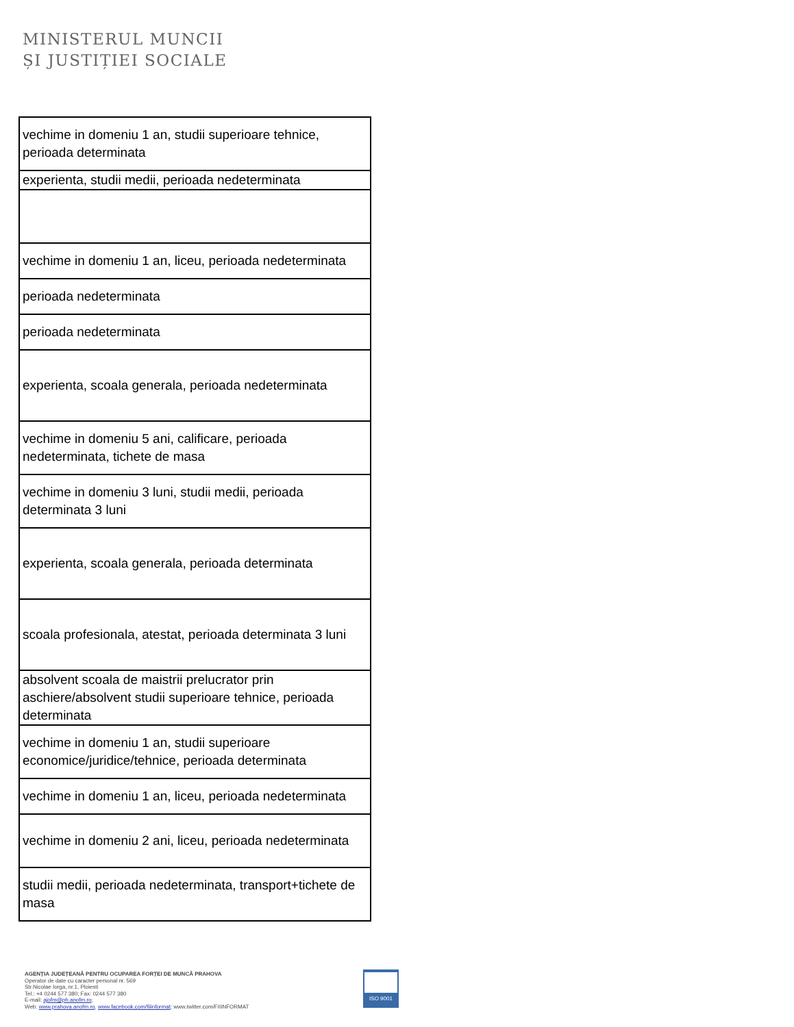MINISTERUL MUNCII
ȘI JUSTIȚIEI SOCIALE
| vechime in domeniu 1 an, studii superioare tehnice, perioada determinata |
| experienta, studii medii, perioada nedeterminata |
| vechime in domeniu 1 an, liceu, perioada nedeterminata |
| perioada nedeterminata |
| perioada nedeterminata |
| experienta, scoala generala, perioada nedeterminata |
| vechime in domeniu 5 ani, calificare, perioada nedeterminata, tichete de masa |
| vechime in domeniu 3 luni, studii medii, perioada determinata 3 luni |
| experienta, scoala generala, perioada determinata |
| scoala profesionala, atestat, perioada determinata 3 luni |
| absolvent scoala de maistrii prelucrator prin aschiere/absolvent studii superioare tehnice, perioada determinata |
| vechime in domeniu 1 an, studii superioare economice/juridice/tehnice, perioada determinata |
| vechime in domeniu 1 an, liceu, perioada nedeterminata |
| vechime in domeniu 2 ani, liceu, perioada nedeterminata |
| studii medii, perioada nedeterminata, transport+tichete de masa |
AGENȚIA JUDEȚEANĂ PENTRU OCUPAREA FORȚEI DE MUNCĂ PRAHOVA
Operator de date cu caracter personal nr. 569
Str.Nicolae Iorga, nr.1, Ploiesti
Tel.: +4 0244 577 380; Fax: 0244 577 380
E-mail: ajofm@ph.anofm.ro;
Web: www.prahova.anofm.ro, www.facebook.com/fiiinformat; www.twitter.com/FIIINFORMAT
ISO 9001